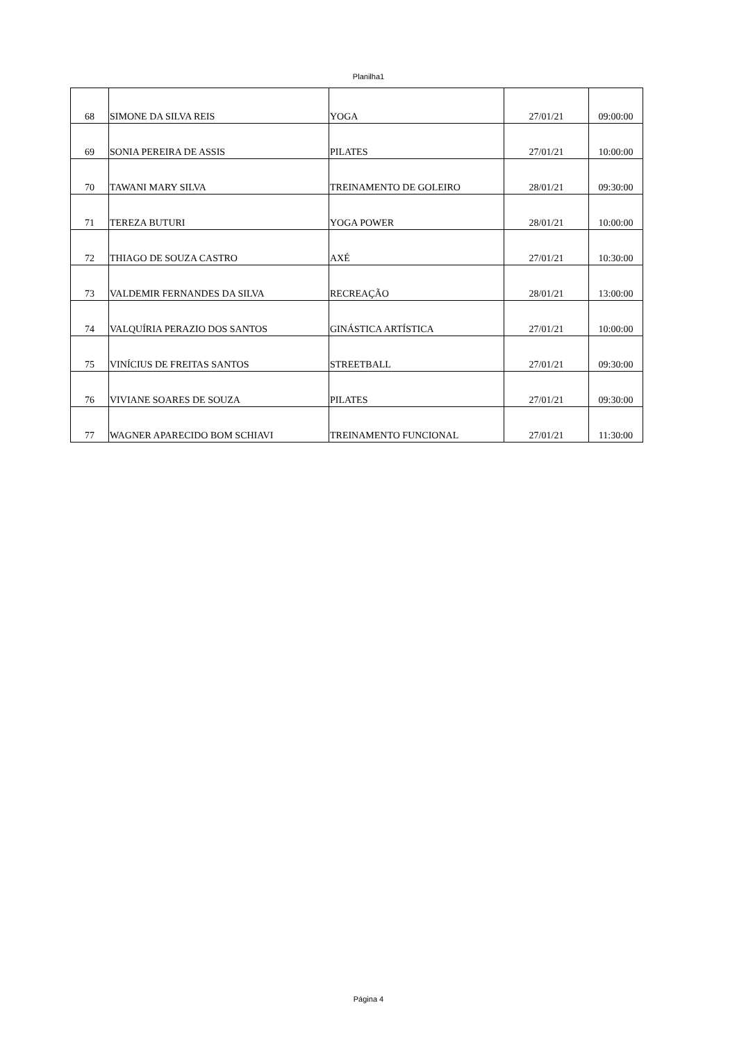Planilha1
| 68 | SIMONE DA SILVA REIS | YOGA | 27/01/21 | 09:00:00 |
| 69 | SONIA PEREIRA DE ASSIS | PILATES | 27/01/21 | 10:00:00 |
| 70 | TAWANI MARY SILVA | TREINAMENTO DE GOLEIRO | 28/01/21 | 09:30:00 |
| 71 | TEREZA BUTURI | YOGA POWER | 28/01/21 | 10:00:00 |
| 72 | THIAGO DE SOUZA CASTRO | AXÉ | 27/01/21 | 10:30:00 |
| 73 | VALDEMIR FERNANDES DA SILVA | RECREAÇÃO | 28/01/21 | 13:00:00 |
| 74 | VALQUÍRIA PERAZIO DOS SANTOS | GINÁSTICA ARTÍSTICA | 27/01/21 | 10:00:00 |
| 75 | VINÍCIUS DE FREITAS SANTOS | STREETBALL | 27/01/21 | 09:30:00 |
| 76 | VIVIANE SOARES DE SOUZA | PILATES | 27/01/21 | 09:30:00 |
| 77 | WAGNER APARECIDO BOM SCHIAVI | TREINAMENTO FUNCIONAL | 27/01/21 | 11:30:00 |
Página 4